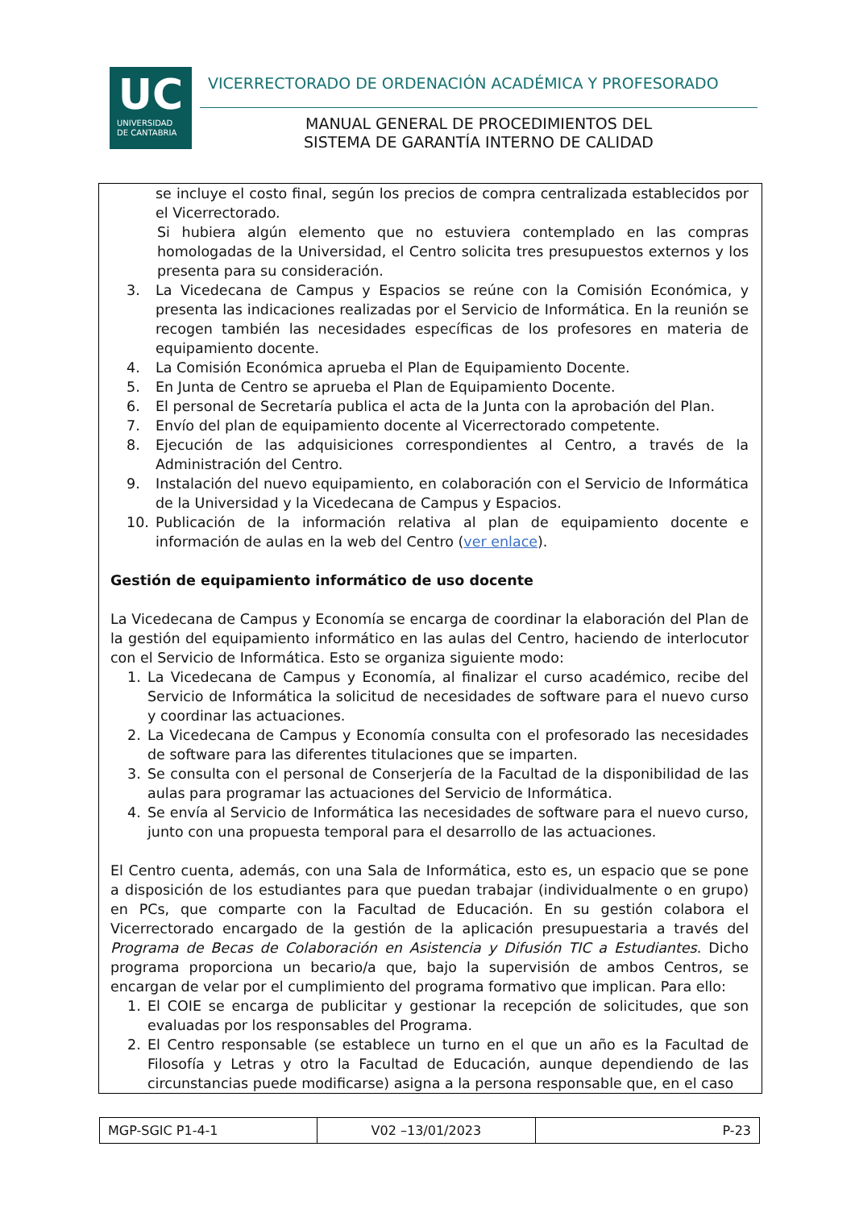UC
UNIVERSIDAD
DE CANTABRIA
VICERRECTORADO DE ORDENACIÓN ACADÉMICA Y PROFESORADO
MANUAL GENERAL DE PROCEDIMIENTOS DEL
SISTEMA DE GARANTÍA INTERNO DE CALIDAD
se incluye el costo final, según los precios de compra centralizada establecidos por el Vicerrectorado.
Si hubiera algún elemento que no estuviera contemplado en las compras homologadas de la Universidad, el Centro solicita tres presupuestos externos y los presenta para su consideración.
3. La Vicedecana de Campus y Espacios se reúne con la Comisión Económica, y presenta las indicaciones realizadas por el Servicio de Informática. En la reunión se recogen también las necesidades específicas de los profesores en materia de equipamiento docente.
4. La Comisión Económica aprueba el Plan de Equipamiento Docente.
5. En Junta de Centro se aprueba el Plan de Equipamiento Docente.
6. El personal de Secretaría publica el acta de la Junta con la aprobación del Plan.
7. Envío del plan de equipamiento docente al Vicerrectorado competente.
8. Ejecución de las adquisiciones correspondientes al Centro, a través de la Administración del Centro.
9. Instalación del nuevo equipamiento, en colaboración con el Servicio de Informática de la Universidad y la Vicedecana de Campus y Espacios.
10. Publicación de la información relativa al plan de equipamiento docente e información de aulas en la web del Centro (ver enlace).
Gestión de equipamiento informático de uso docente
La Vicedecana de Campus y Economía se encarga de coordinar la elaboración del Plan de la gestión del equipamiento informático en las aulas del Centro, haciendo de interlocutor con el Servicio de Informática. Esto se organiza siguiente modo:
1. La Vicedecana de Campus y Economía, al finalizar el curso académico, recibe del Servicio de Informática la solicitud de necesidades de software para el nuevo curso y coordinar las actuaciones.
2. La Vicedecana de Campus y Economía consulta con el profesorado las necesidades de software para las diferentes titulaciones que se imparten.
3. Se consulta con el personal de Conserjería de la Facultad de la disponibilidad de las aulas para programar las actuaciones del Servicio de Informática.
4. Se envía al Servicio de Informática las necesidades de software para el nuevo curso, junto con una propuesta temporal para el desarrollo de las actuaciones.
El Centro cuenta, además, con una Sala de Informática, esto es, un espacio que se pone a disposición de los estudiantes para que puedan trabajar (individualmente o en grupo) en PCs, que comparte con la Facultad de Educación. En su gestión colabora el Vicerrectorado encargado de la gestión de la aplicación presupuestaria a través del Programa de Becas de Colaboración en Asistencia y Difusión TIC a Estudiantes. Dicho programa proporciona un becario/a que, bajo la supervisión de ambos Centros, se encargan de velar por el cumplimiento del programa formativo que implican. Para ello:
1. El COIE se encarga de publicitar y gestionar la recepción de solicitudes, que son evaluadas por los responsables del Programa.
2. El Centro responsable (se establece un turno en el que un año es la Facultad de Filosofía y Letras y otro la Facultad de Educación, aunque dependiendo de las circunstancias puede modificarse) asigna a la persona responsable que, en el caso
| MGP-SGIC P1-4-1 | V02 –13/01/2023 | P-23 |